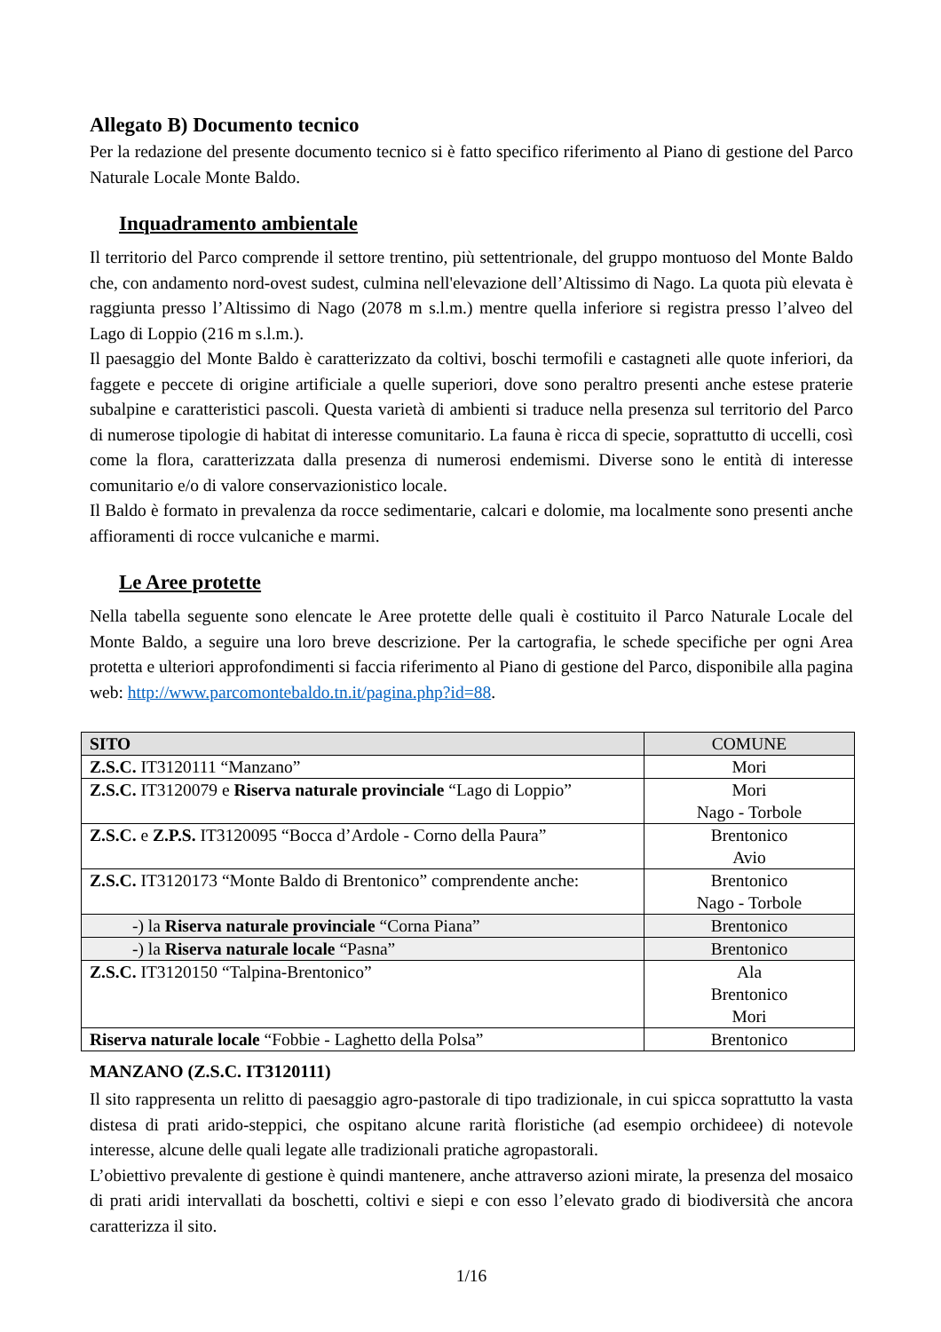Allegato B) Documento tecnico
Per la redazione del presente documento tecnico si è fatto specifico riferimento al Piano di gestione del Parco Naturale Locale Monte Baldo.
Inquadramento ambientale
Il territorio del Parco comprende il settore trentino, più settentrionale, del gruppo montuoso del Monte Baldo che, con andamento nord-ovest sudest, culmina nell'elevazione dell’Altissimo di Nago. La quota più elevata è raggiunta presso l’Altissimo di Nago (2078 m s.l.m.) mentre quella inferiore si registra presso l’alveo del Lago di Loppio (216 m s.l.m.).
Il paesaggio del Monte Baldo è caratterizzato da coltivi, boschi termofili e castagneti alle quote inferiori, da faggete e peccete di origine artificiale a quelle superiori, dove sono peraltro presenti anche estese praterie subalpine e caratteristici pascoli. Questa varietà di ambienti si traduce nella presenza sul territorio del Parco di numerose tipologie di habitat di interesse comunitario. La fauna è ricca di specie, soprattutto di uccelli, così come la flora, caratterizzata dalla presenza di numerosi endemismi. Diverse sono le entità di interesse comunitario e/o di valore conservazionistico locale.
Il Baldo è formato in prevalenza da rocce sedimentarie, calcari e dolomie, ma localmente sono presenti anche affioramenti di rocce vulcaniche e marmi.
Le Aree protette
Nella tabella seguente sono elencate le Aree protette delle quali è costituito il Parco Naturale Locale del Monte Baldo, a seguire una loro breve descrizione. Per la cartografia, le schede specifiche per ogni Area protetta e ulteriori approfondimenti si faccia riferimento al Piano di gestione del Parco, disponibile alla pagina web: http://www.parcomontebaldo.tn.it/pagina.php?id=88.
| SITO | COMUNE |
| --- | --- |
| Z.S.C. IT3120111 “Manzano” | Mori |
| Z.S.C. IT3120079 e Riserva naturale provinciale “Lago di Loppio” | Mori Nago - Torbole |
| Z.S.C. e Z.P.S. IT3120095 “Bocca d’Ardole - Corno della Paura” | Brentonico Avio |
| Z.S.C. IT3120173 “Monte Baldo di Brentonico” comprendente anche: | Brentonico Nago - Torbole |
| -) la Riserva naturale provinciale “Corna Piana” | Brentonico |
| -) la Riserva naturale locale “Pasna” | Brentonico |
| Z.S.C. IT3120150 “Talpina-Brentonico” | Ala Brentonico Mori |
| Riserva naturale locale “Fobbie - Laghetto della Polsa” | Brentonico |
MANZANO (Z.S.C. IT3120111)
Il sito rappresenta un relitto di paesaggio agro-pastorale di tipo tradizionale, in cui spicca soprattutto la vasta distesa di prati arido-steppici, che ospitano alcune rarità floristiche (ad esempio orchideee) di notevole interesse, alcune delle quali legate alle tradizionali pratiche agropastorali.
L’obiettivo prevalente di gestione è quindi mantenere, anche attraverso azioni mirate, la presenza del mosaico di prati aridi intervallati da boschetti, coltivi e siepi e con esso l’elevato grado di biodiversità che ancora caratterizza il sito.
1/16